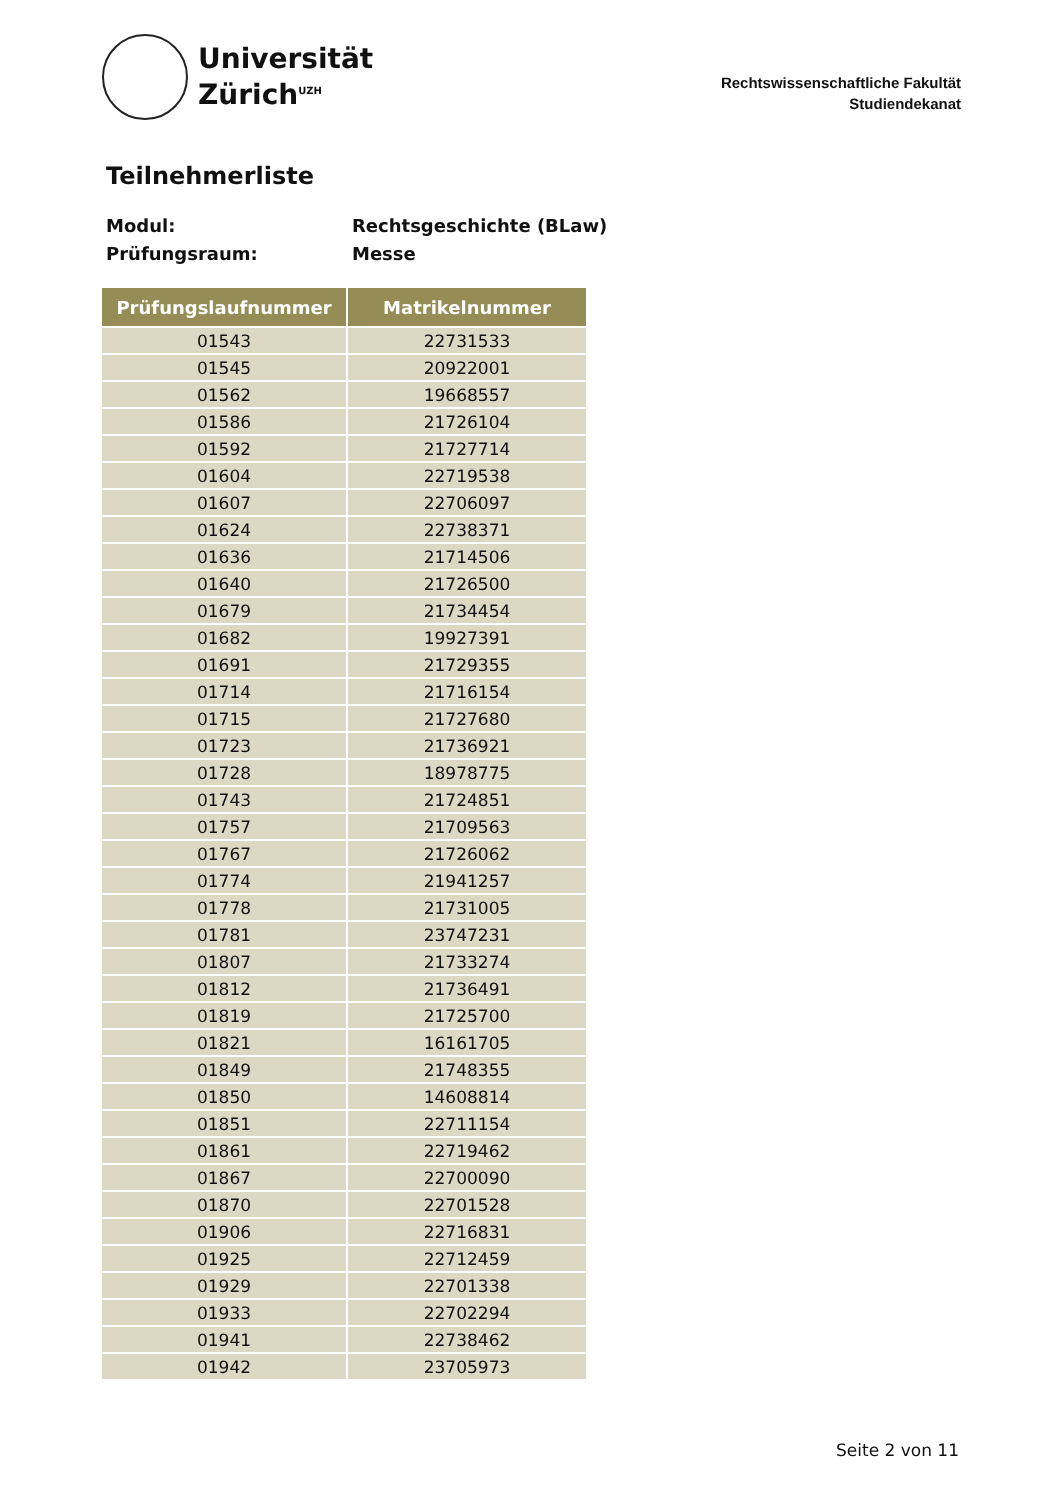Universität
Zürich<sup>UZH</sup>
Rechtswissenschaftliche Fakultät
Studiendekanat
Teilnehmerliste
Modul: Rechtsgeschichte (BLaw)
Prüfungsraum: Messe
| Prüfungslaufnummer | Matrikelnummer |
| --- | --- |
| 01543 | 22731533 |
| 01545 | 20922001 |
| 01562 | 19668557 |
| 01586 | 21726104 |
| 01592 | 21727714 |
| 01604 | 22719538 |
| 01607 | 22706097 |
| 01624 | 22738371 |
| 01636 | 21714506 |
| 01640 | 21726500 |
| 01679 | 21734454 |
| 01682 | 19927391 |
| 01691 | 21729355 |
| 01714 | 21716154 |
| 01715 | 21727680 |
| 01723 | 21736921 |
| 01728 | 18978775 |
| 01743 | 21724851 |
| 01757 | 21709563 |
| 01767 | 21726062 |
| 01774 | 21941257 |
| 01778 | 21731005 |
| 01781 | 23747231 |
| 01807 | 21733274 |
| 01812 | 21736491 |
| 01819 | 21725700 |
| 01821 | 16161705 |
| 01849 | 21748355 |
| 01850 | 14608814 |
| 01851 | 22711154 |
| 01861 | 22719462 |
| 01867 | 22700090 |
| 01870 | 22701528 |
| 01906 | 22716831 |
| 01925 | 22712459 |
| 01929 | 22701338 |
| 01933 | 22702294 |
| 01941 | 22738462 |
| 01942 | 23705973 |
Seite 2 von 11